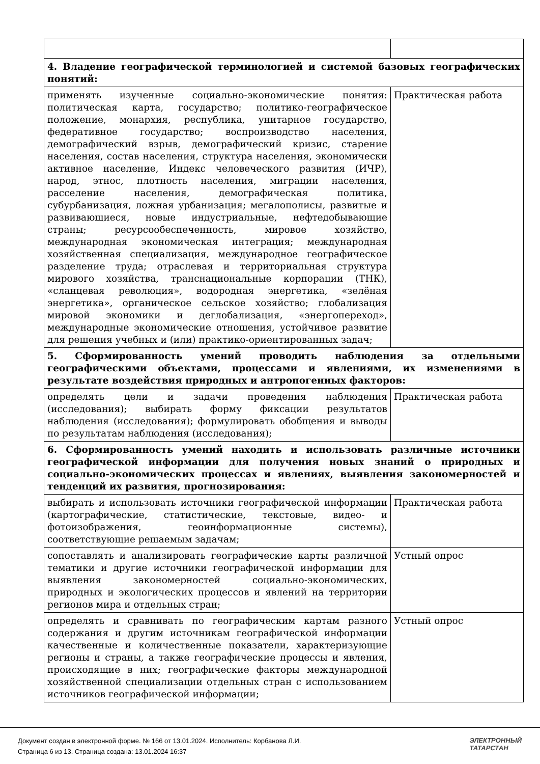| 4. Владение географической терминологией и системой базовых географических понятий: | |
| применять изученные социально-экономические понятия: политическая карта, государство; политико-географическое положение, монархия, республика, унитарное государство, федеративное государство; воспроизводство населения, демографический взрыв, демографический кризис, старение населения, состав населения, структура населения, экономически активное население, Индекс человеческого развития (ИЧР), народ, этнос, плотность населения, миграции населения, расселение населения, демографическая политика, субурбанизация, ложная урбанизация; мегалополисы, развитые и развивающиеся, новые индустриальные, нефтедобывающие страны; ресурсообеспеченность, мировое хозяйство, международная экономическая интеграция; международная хозяйственная специализация, международное географическое разделение труда; отраслевая и территориальная структура мирового хозяйства, транснациональные корпорации (ТНК), «сланцевая революция», водородная энергетика, «зелёная энергетика», органическое сельское хозяйство; глобализация мировой экономики и деглобализация, «энергопереход», международные экономические отношения, устойчивое развитие для решения учебных и (или) практико-ориентированных задач; | Практическая работа |
| 5. Сформированность умений проводить наблюдения за отдельными географическими объектами, процессами и явлениями, их изменениями в результате воздействия природных и антропогенных факторов: | |
| определять цели и задачи проведения наблюдения (исследования); выбирать форму фиксации результатов наблюдения (исследования); формулировать обобщения и выводы по результатам наблюдения (исследования); | Практическая работа |
| 6. Сформированность умений находить и использовать различные источники географической информации для получения новых знаний о природных и социально-экономических процессах и явлениях, выявления закономерностей и тенденций их развития, прогнозирования: | |
| выбирать и использовать источники географической информации (картографические, статистические, текстовые, видео- и фотоизображения, геоинформационные системы), соответствующие решаемым задачам; | Практическая работа |
| сопоставлять и анализировать географические карты различной тематики и другие источники географической информации для выявления закономерностей социально-экономических, природных и экологических процессов и явлений на территории регионов мира и отдельных стран; | Устный опрос |
| определять и сравнивать по географическим картам разного содержания и другим источникам географической информации качественные и количественные показатели, характеризующие регионы и страны, а также географические процессы и явления, происходящие в них; географические факторы международной хозяйственной специализации отдельных стран с использованием источников географической информации; | Устный опрос |
Документ создан в электронной форме. № 166 от 13.01.2024. Исполнитель: Корбанова Л.И.
Страница 6 из 13. Страница создана: 13.01.2024 16:37
ЭЛЕКТРОННЫЙ
ТАТАРСТАН